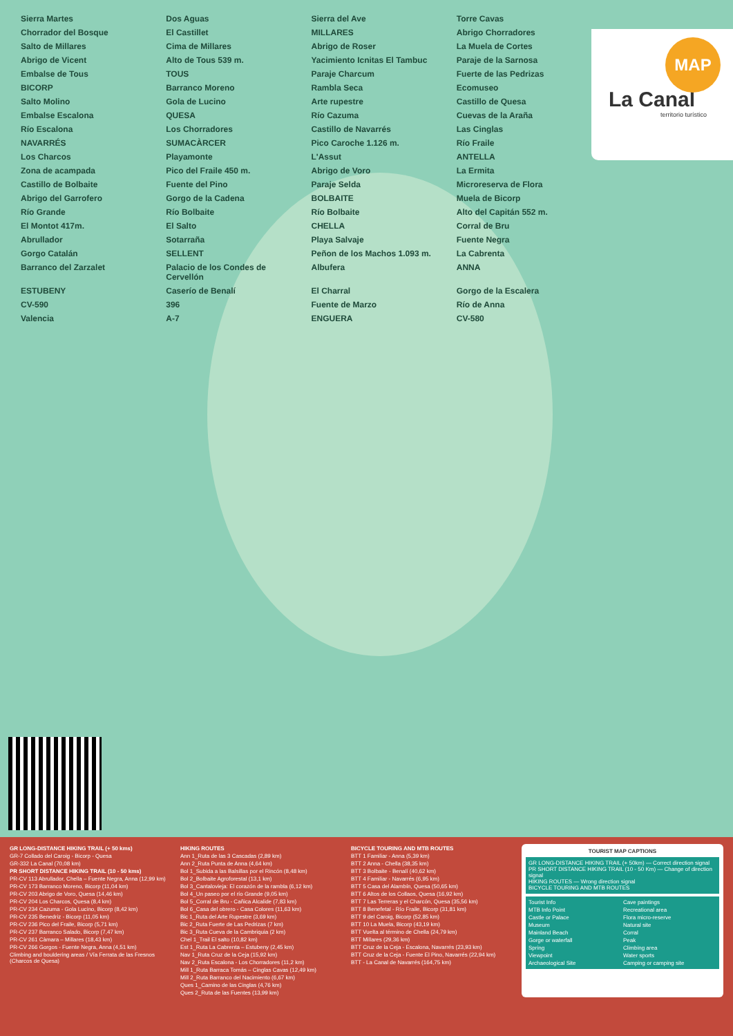Sierra Martes Dos Aguas Sierra del Ave Torre Cavas Chorrador del Bosque El Castillet MILLARES Abrigo Chorradores Salto de Millares Cima de Millares Abrigo de Roser La Muela de Cortes Abrigo de Vicent Alto de Tous 539 m. Yacimiento Icnitas El Tambuc Paraje de la Sarnosa Embalse de Tous TOUS Paraje Charcum Fuerte de las Pedrizas BICORP Barranco Moreno Rambla Seca Ecomuseo Salto Molino Gola de Lucino Arte rupestre Castillo de Quesa Embalse Escalona QUESA Río Cazuma Cuevas de la Araña Río Escalona Los Chorradores Castillo de Navarrés Las Cinglas NAVARRÉS SUMACÀRCER Pico Caroche 1.126 m. Río Fraile Los Charcos Playamonte L'Assut ANTELLA Zona de acampada Pico del Fraile 450 m. Abrigo de Voro La Ermita Castillo de Bolbaite Fuente del Pino Paraje Selda Microreserva de Flora Abrigo del Garrofero Gorgo de la Cadena BOLBAITE Muela de Bicorp Río Grande Río Bolbaite Río Bolbaite Alto del Capitán 552 m. El Montot 417m. El Salto CHELLA Corral de Bru Abrullador Sotarraña Playa Salvaje Fuente Negra Gorgo Catalán SELLENT Peñon de los Machos 1.093 m. La Cabrenta Barranco del Zarzalet Palacio de los Condes de Cervellón Albufera ANNA ESTUBENY Caserío de Benalí El Charral Gorgo de la Escalera CV-590 396 Fuente de Marzo Río de Anna Valencia A-7 ENGUERA CV-580
MAP
La Canal
territorio turístico
GR LONG-DISTANCE HIKING TRAIL (+ 50 kms)
GR-7 Collado del Caroig - Bicorp - Quesa
GR-332 La Canal (70,08 km)
PR SHORT DISTANCE HIKING TRAIL (10 - 50 kms)
PR-CV 113 Abrullador, Chella – Fuente Negra, Anna (12,99 km)
PR-CV 173 Barranco Moreno, Bicorp (11,04 km)
PR-CV 203 Abrigo de Voro, Quesa (14,46 km)
PR-CV 204 Los Charcos, Quesa (8,4 km)
PR-CV 234 Cazuma - Gola Lucino, Bicorp (8,42 km)
PR-CV 235 Benedriz - Bicorp (11,05 km)
PR-CV 236 Pico del Fraile, Bicorp (5,71 km)
PR-CV 237 Barranco Salado, Bicorp (7,47 km)
PR-CV 261 Càmara – Millares (18,43 km)
PR-CV 266 Gorgos - Fuente Negra, Anna (4,51 km)
Climbing and bouldering areas / Vía Ferrata de las Fresnos (Charcos de Quesa)
HIKING ROUTES
Ann 1_Ruta de las 3 Cascadas (2,89 km)
Ann 2_Ruta Punta de Anna (4,64 km)
Bol 1_Subida a las Balsillas por el Rincón (8,48 km)
Bol 2_Bolbaite Agroforestal (13,1 km)
Bol 3_Cantalovieja: El corazón de la rambla (6,12 km)
Bol 4_Un paseo por el río Grande (9,05 km)
Bol 5_Corral de Bru - Cañica Alcalide (7,83 km)
Bol 6_Casa del obrero - Casa Colores (11,63 km)
Bic 1_Ruta del Arte Rupestre (3,69 km)
Bic 2_Ruta Fuerte de Las Pedrizas (7 km)
Bic 3_Ruta Cueva de la Cambriquia (2 km)
Chel 1_Trail El salto (10,82 km)
Est 1_Ruta La Cabrenta – Estubeny (2,45 km)
Nav 1_Ruta Cruz de la Ceja (15,92 km)
Nav 2_Ruta Escalona - Los Chorradores (11,2 km)
Mill 1_Ruta Barraca Tomás – Cinglas Cavas (12,49 km)
Mill 2_Ruta Barranco del Nacimiento (6,67 km)
Ques 1_Camino de las Cinglas (4,76 km)
Ques 2_Ruta de las Fuentes (13,99 km)
BICYCLE TOURING AND MTB ROUTES
BTT 1 Familiar - Anna (5,39 km)
BTT 2 Anna - Chella (38,35 km)
BTT 3 Bolbaite - Benalí (40,62 km)
BTT 4 Familiar - Navarrés (6,95 km)
BTT 5 Casa del Alambín, Quesa (50,65 km)
BTT 6 Altos de los Collaos, Quesa (16,92 km)
BTT 7 Las Terreras y el Charcón, Quesa (35,56 km)
BTT 8 Benefetal - Río Fraile, Bicorp (31,81 km)
BTT 9 del Caroig, Bicorp (52,85 km)
BTT 10 La Muela, Bicorp (43,19 km)
BTT Vuelta al término de Chella (24,79 km)
BTT Millares (29,36 km)
BTT Cruz de la Ceja - Escalona, Navarrés (23,93 km)
BTT Cruz de la Ceja - Fuente El Pino, Navarrés (22,94 km)
BTT - La Canal de Navarrés (164,75 km)
TOURIST MAP CAPTIONS
GR LONG-DISTANCE HIKING TRAIL (+ 50km) — Correct direction signal
PR SHORT DISTANCE HIKING TRAIL (10 - 50 Km) — Change of direction signal
HIKING ROUTES — Wrong direction signal
BICYCLE TOURING AND MTB ROUTES
Tourist Info Cave paintings MTB Info Point Recreational area Castle or Palace Flora micro-reserve Museum Natural site Mainland Beach Corral Gorge or waterfall Peak Spring Climbing area Viewpoint Water sports Archaeological Site Camping or camping site